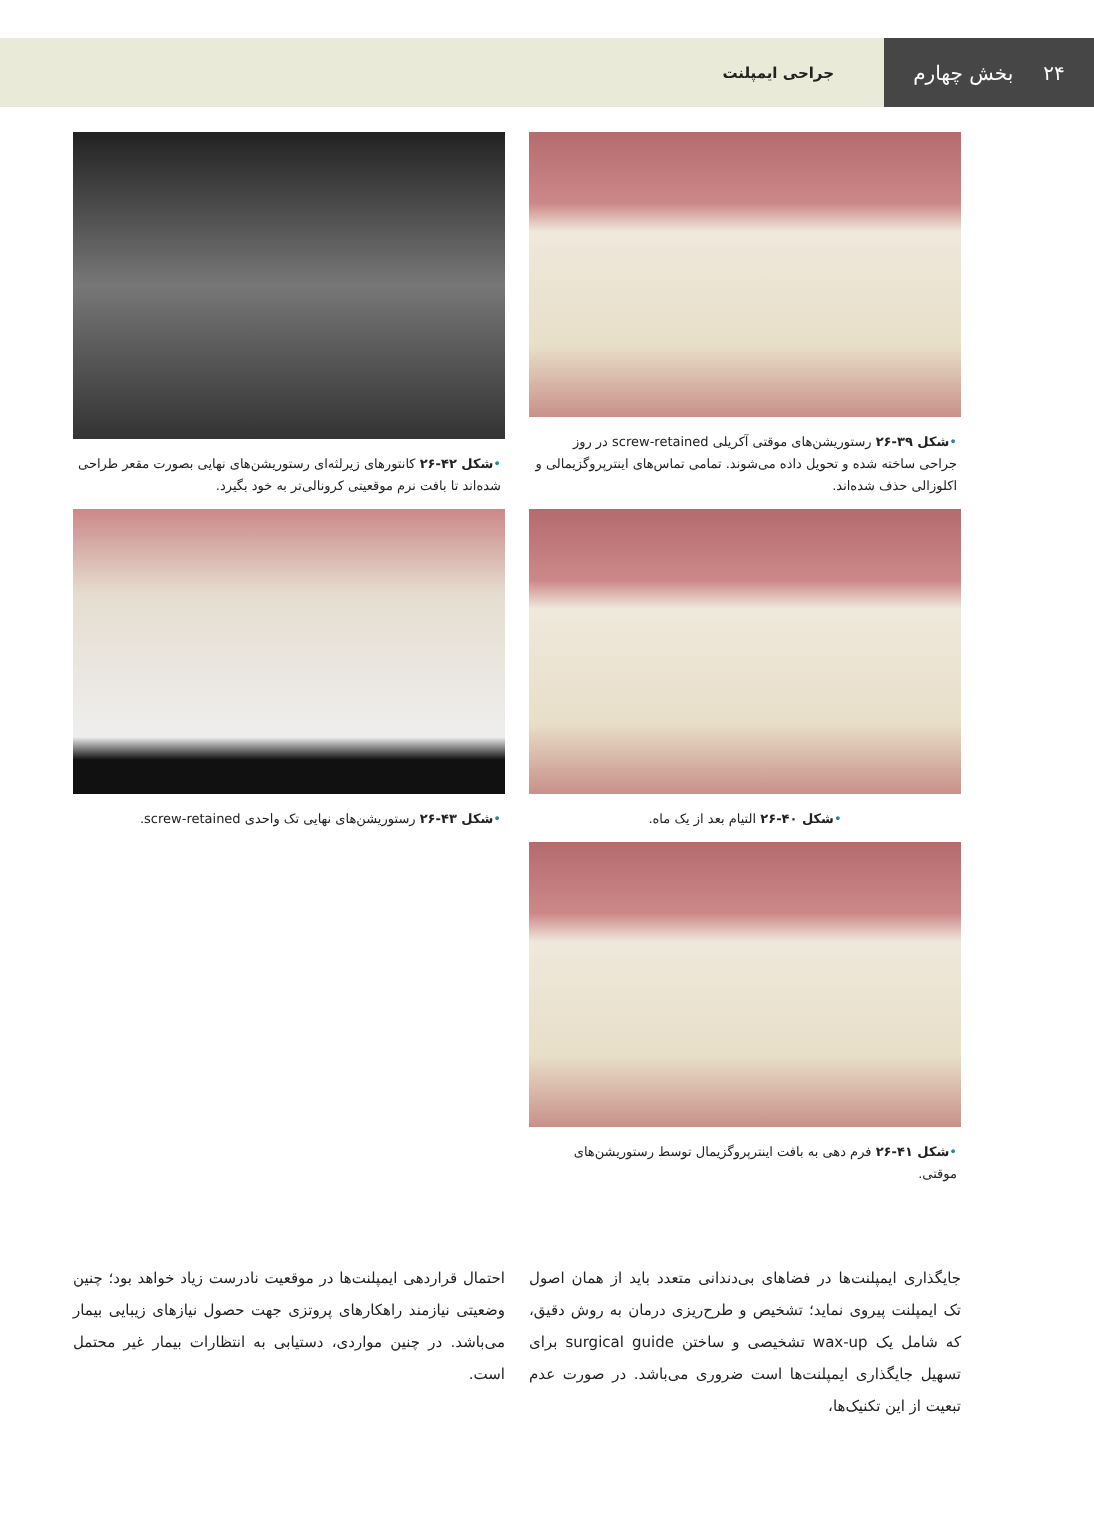۲۴ بخش چهارم
جراحی ایمپلنت
•شکل ۳۹-۲۶ رستوریشن‌های موقتی آکریلی screw-retained در روز جراحی ساخته شده و تحویل داده می‌شوند. تمامی تماس‌های اینترپروگزیمالی و اکلوزالی حذف شده‌اند.
•شکل ۴۰-۲۶ التیام بعد از یک ماه.
•شکل ۴۱-۲۶ فرم دهی به بافت اینترپروگزیمال توسط رستوریشن‌های موقتی.
•شکل ۴۲-۲۶ کانتورهای زیرلثه‌ای رستوریشن‌های نهایی بصورت مقعر طراحی شده‌اند تا بافت نرم موقعیتی کرونالی‌تر به خود بگیرد.
•شکل ۴۳-۲۶ رستوریشن‌های نهایی تک واحدی screw-retained.
جایگذاری ایمپلنت‌ها در فضاهای بی‌دندانی متعدد باید از همان اصول تک ایمپلنت پیروی نماید؛ تشخیص و طرح‌ریزی درمان به روش دقیق، که شامل یک wax-up تشخیصی و ساختن surgical guide برای تسهیل جایگذاری ایمپلنت‌ها است ضروری می‌باشد. در صورت عدم تبعیت از این تکنیک‌ها،
احتمال قراردهی ایمپلنت‌ها در موقعیت نادرست زیاد خواهد بود؛ چنین وضعیتی نیازمند راهکارهای پروتزی جهت حصول نیازهای زیبایی بیمار می‌باشد. در چنین مواردی، دستیابی به انتظارات بیمار غیر محتمل است.